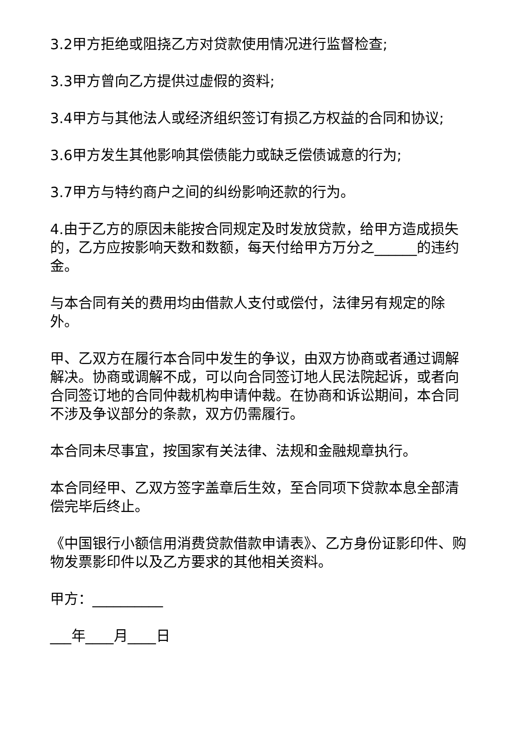3.2甲方拒绝或阻挠乙方对贷款使用情况进行监督检查;
3.3甲方曾向乙方提供过虚假的资料;
3.4甲方与其他法人或经济组织签订有损乙方权益的合同和协议;
3.6甲方发生其他影响其偿债能力或缺乏偿债诚意的行为;
3.7甲方与特约商户之间的纠纷影响还款的行为。
4.由于乙方的原因未能按合同规定及时发放贷款，给甲方造成损失的，乙方应按影响天数和数额，每天付给甲方万分之______的违约金。
与本合同有关的费用均由借款人支付或偿付，法律另有规定的除外。
甲、乙双方在履行本合同中发生的争议，由双方协商或者通过调解解决。协商或调解不成，可以向合同签订地人民法院起诉，或者向合同签订地的合同仲裁机构申请仲裁。在协商和诉讼期间，本合同不涉及争议部分的条款，双方仍需履行。
本合同未尽事宜，按国家有关法律、法规和金融规章执行。
本合同经甲、乙双方签字盖章后生效，至合同项下贷款本息全部清偿完毕后终止。
《中国银行小额信用消费贷款借款申请表》、乙方身份证影印件、购物发票影印件以及乙方要求的其他相关资料。
甲方：__________
___年____月____日